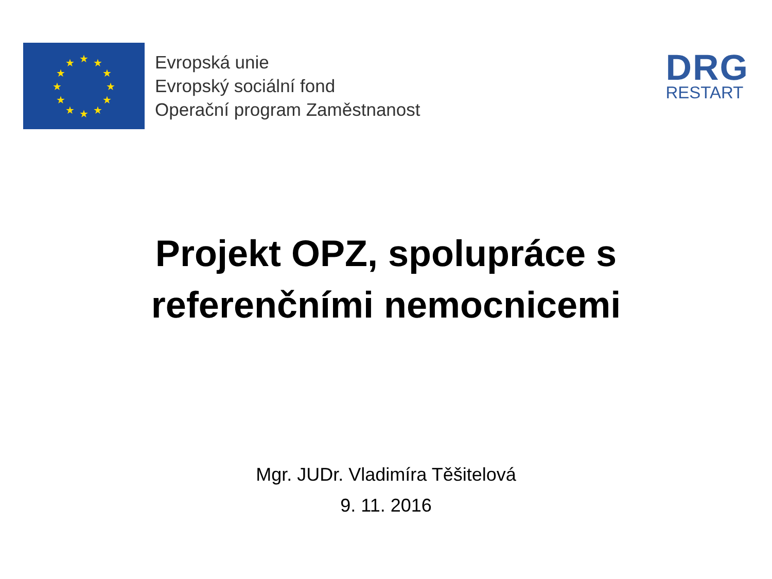★
★
★
★
★
★
★
★
★
★
★
★
Evropská unie
Evropský sociální fond
Operační program Zaměstnanost
DRG
RESTART
Projekt OPZ, spolupráce s
referenčními nemocnicemi
Mgr. JUDr. Vladimíra Těšitelová
9. 11. 2016